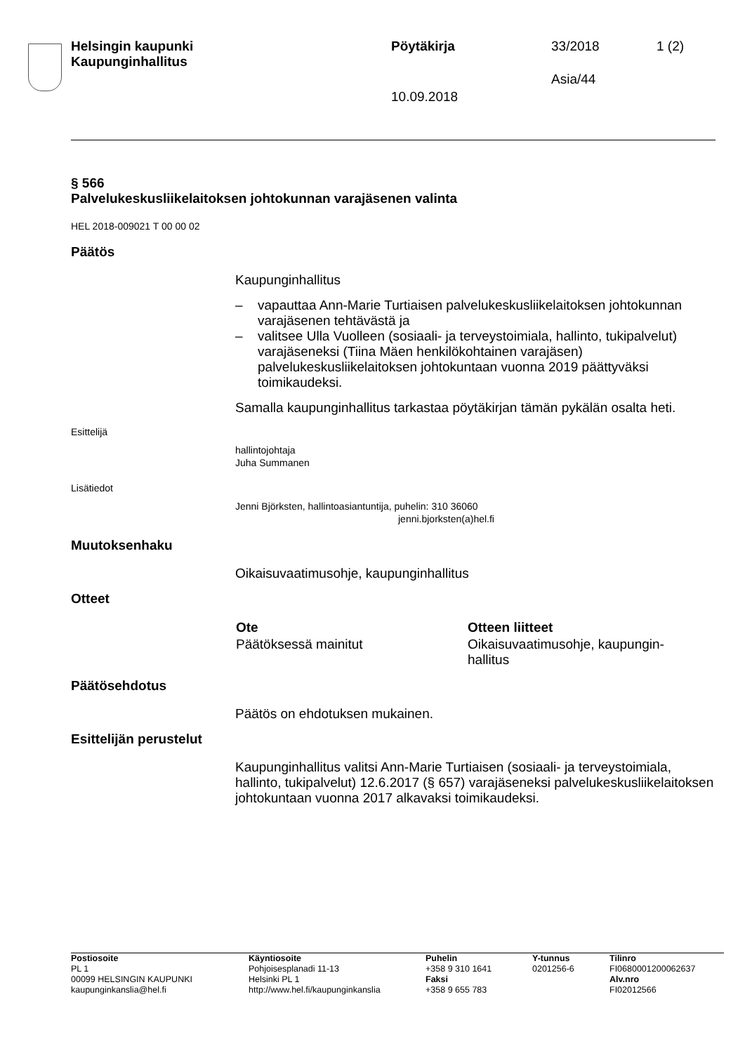Helsingin kaupunki
Kaupunginhallitus
Pöytäkirja 33/2018 1 (2)
Asia/44
10.09.2018
§ 566
Palvelukeskusliikelaitoksen johtokunnan varajäsenen valinta
HEL 2018-009021 T 00 00 02
Päätös
Kaupunginhallitus
– vapauttaa Ann-Marie Turtiaisen palvelukeskusliikelaitoksen johtokunnan varajäsenen tehtävästä ja
– valitsee Ulla Vuolleen (sosiaali- ja terveystoimiala, hallinto, tukipalvelut) varajäseneksi (Tiina Mäen henkilökohtainen varajäsen) palvelukeskusliikelaitoksen johtokuntaan vuonna 2019 päättyväksi toimikaudeksi.
Samalla kaupunginhallitus tarkastaa pöytäkirjan tämän pykälän osalta heti.
Esittelijä
hallintojohtaja
Juha Summanen
Lisätiedot
Jenni Björksten, hallintoasiantuntija, puhelin: 310 36060
jenni.bjorksten(a)hel.fi
Muutoksenhaku
Oikaisuvaatimusohje, kaupunginhallitus
Otteet
| Ote | Otteen liitteet |
| --- | --- |
| Päätöksessä mainitut | Oikaisuvaatimusohje, kaupungin- hallitus |
Päätösehdotus
Päätös on ehdotuksen mukainen.
Esittelijän perustelut
Kaupunginhallitus valitsi Ann-Marie Turtiaisen (sosiaali- ja terveystoimiala, hallinto, tukipalvelut) 12.6.2017 (§ 657) varajäseneksi palvelukeskusliikelaitoksen johtokuntaan vuonna 2017 alkavaksi toimikaudeksi.
| Postiosoite PL 1 00099 HELSINGIN KAUPUNKI kaupunginkanslia@hel.fi | Käyntiosoite Pohjoisesplanadi 11-13 Helsinki PL 1 http://www.hel.fi/kaupunginkanslia | Puhelin +358 9 310 1641 Faksi +358 9 655 783 | Y-tunnus 0201256-6 | Tilinro FI0680001200062637 Alv.nro FI02012566 |